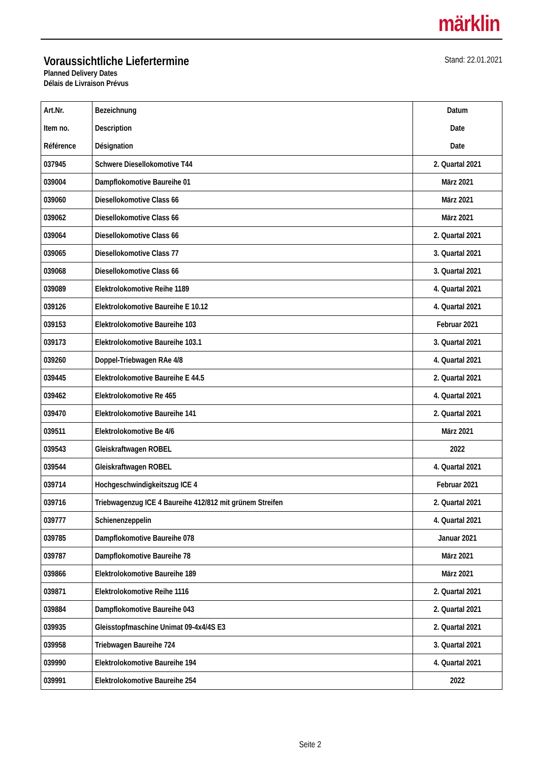märklin
Voraussichtliche Liefertermine
Planned Delivery Dates
Délais de Livraison Prévus
Stand: 22.01.2021
| Art.Nr. Item no. Référence | Bezeichnung Description Désignation | Datum Date Date |
| --- | --- | --- |
| 037945 | Schwere Diesellokomotive T44 | 2. Quartal 2021 |
| 039004 | Dampflokomotive Baureihe 01 | März 2021 |
| 039060 | Diesellokomotive Class 66 | März 2021 |
| 039062 | Diesellokomotive Class 66 | März 2021 |
| 039064 | Diesellokomotive Class 66 | 2. Quartal 2021 |
| 039065 | Diesellokomotive Class 77 | 3. Quartal 2021 |
| 039068 | Diesellokomotive Class 66 | 3. Quartal 2021 |
| 039089 | Elektrolokomotive Reihe 1189 | 4. Quartal 2021 |
| 039126 | Elektrolokomotive Baureihe E 10.12 | 4. Quartal 2021 |
| 039153 | Elektrolokomotive Baureihe 103 | Februar 2021 |
| 039173 | Elektrolokomotive Baureihe 103.1 | 3. Quartal 2021 |
| 039260 | Doppel-Triebwagen RAe 4/8 | 4. Quartal 2021 |
| 039445 | Elektrolokomotive Baureihe E 44.5 | 2. Quartal 2021 |
| 039462 | Elektrolokomotive Re 465 | 4. Quartal 2021 |
| 039470 | Elektrolokomotive Baureihe 141 | 2. Quartal 2021 |
| 039511 | Elektrolokomotive Be 4/6 | März 2021 |
| 039543 | Gleiskraftwagen ROBEL | 2022 |
| 039544 | Gleiskraftwagen ROBEL | 4. Quartal 2021 |
| 039714 | Hochgeschwindigkeitszug ICE 4 | Februar 2021 |
| 039716 | Triebwagenzug ICE 4 Baureihe 412/812 mit grünem Streifen | 2. Quartal 2021 |
| 039777 | Schienenzeppelin | 4. Quartal 2021 |
| 039785 | Dampflokomotive Baureihe 078 | Januar 2021 |
| 039787 | Dampflokomotive Baureihe 78 | März 2021 |
| 039866 | Elektrolokomotive Baureihe 189 | März 2021 |
| 039871 | Elektrolokomotive Reihe 1116 | 2. Quartal 2021 |
| 039884 | Dampflokomotive Baureihe 043 | 2. Quartal 2021 |
| 039935 | Gleisstopfmaschine Unimat 09-4x4/4S E3 | 2. Quartal 2021 |
| 039958 | Triebwagen Baureihe 724 | 3. Quartal 2021 |
| 039990 | Elektrolokomotive Baureihe 194 | 4. Quartal 2021 |
| 039991 | Elektrolokomotive Baureihe 254 | 2022 |
Seite 2